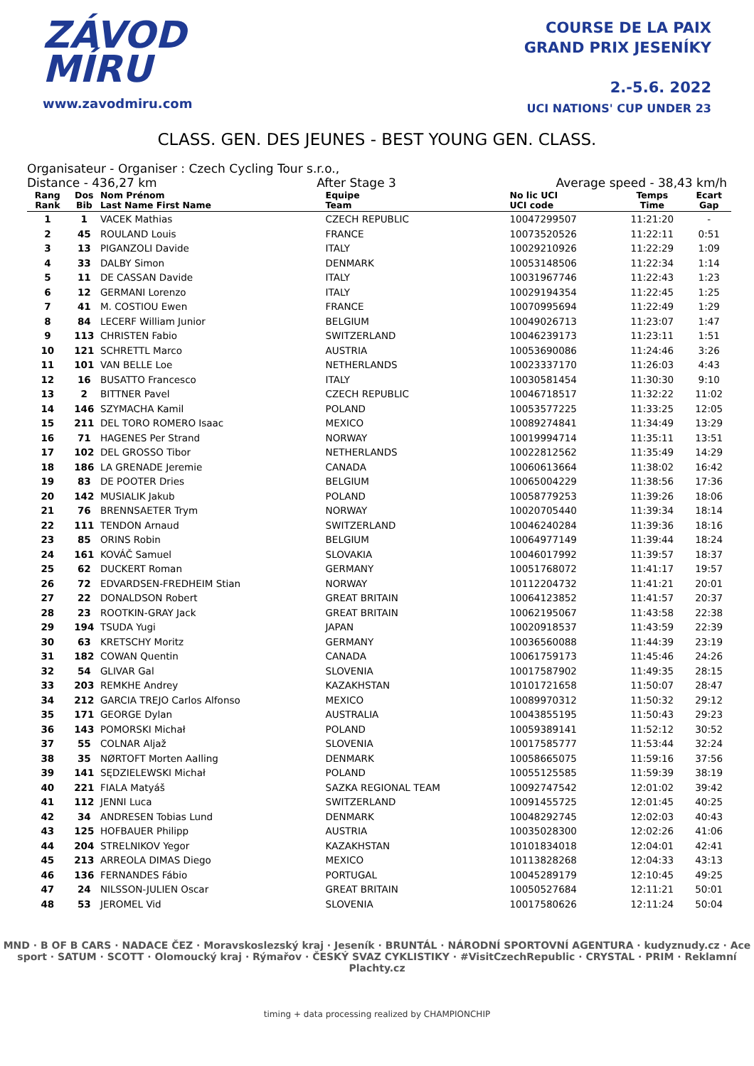ZÁVOD
MÍRU
www.zavodmiru.com
COURSE DE LA PAIX
GRAND PRIX JESENÍKY
2.-5.6. 2022
UCI NATIONS' CUP UNDER 23
CLASS. GEN. DES JEUNES - BEST YOUNG GEN. CLASS.
Organisateur - Organiser : Czech Cycling Tour s.r.o.,
Distance - 436,27 km After Stage 3 Average speed - 38,43 km/h
| Rang Rank | Dos Bib | Nom Prénom Last Name First Name | Equipe Team | No lic UCI UCI code | Temps Time | Ecart Gap |
| --- | --- | --- | --- | --- | --- | --- |
| 1 | 1 | VACEK Mathias | CZECH REPUBLIC | 10047299507 | 11:21:20 | - |
| 2 | 45 | ROULAND Louis | FRANCE | 10073520526 | 11:22:11 | 0:51 |
| 3 | 13 | PIGANZOLI Davide | ITALY | 10029210926 | 11:22:29 | 1:09 |
| 4 | 33 | DALBY Simon | DENMARK | 10053148506 | 11:22:34 | 1:14 |
| 5 | 11 | DE CASSAN Davide | ITALY | 10031967746 | 11:22:43 | 1:23 |
| 6 | 12 | GERMANI Lorenzo | ITALY | 10029194354 | 11:22:45 | 1:25 |
| 7 | 41 | M. COSTIOU Ewen | FRANCE | 10070995694 | 11:22:49 | 1:29 |
| 8 | 84 | LECERF William Junior | BELGIUM | 10049026713 | 11:23:07 | 1:47 |
| 9 | 113 | CHRISTEN Fabio | SWITZERLAND | 10046239173 | 11:23:11 | 1:51 |
| 10 | 121 | SCHRETTL Marco | AUSTRIA | 10053690086 | 11:24:46 | 3:26 |
| 11 | 101 | VAN BELLE Loe | NETHERLANDS | 10023337170 | 11:26:03 | 4:43 |
| 12 | 16 | BUSATTO Francesco | ITALY | 10030581454 | 11:30:30 | 9:10 |
| 13 | 2 | BITTNER Pavel | CZECH REPUBLIC | 10046718517 | 11:32:22 | 11:02 |
| 14 | 146 | SZYMACHA Kamil | POLAND | 10053577225 | 11:33:25 | 12:05 |
| 15 | 211 | DEL TORO ROMERO Isaac | MEXICO | 10089274841 | 11:34:49 | 13:29 |
| 16 | 71 | HAGENES Per Strand | NORWAY | 10019994714 | 11:35:11 | 13:51 |
| 17 | 102 | DEL GROSSO Tibor | NETHERLANDS | 10022812562 | 11:35:49 | 14:29 |
| 18 | 186 | LA GRENADE Jeremie | CANADA | 10060613664 | 11:38:02 | 16:42 |
| 19 | 83 | DE POOTER Dries | BELGIUM | 10065004229 | 11:38:56 | 17:36 |
| 20 | 142 | MUSIALIK Jakub | POLAND | 10058779253 | 11:39:26 | 18:06 |
| 21 | 76 | BRENNSAETER Trym | NORWAY | 10020705440 | 11:39:34 | 18:14 |
| 22 | 111 | TENDON Arnaud | SWITZERLAND | 10046240284 | 11:39:36 | 18:16 |
| 23 | 85 | ORINS Robin | BELGIUM | 10064977149 | 11:39:44 | 18:24 |
| 24 | 161 | KOVÁČ Samuel | SLOVAKIA | 10046017992 | 11:39:57 | 18:37 |
| 25 | 62 | DUCKERT Roman | GERMANY | 10051768072 | 11:41:17 | 19:57 |
| 26 | 72 | EDVARDSEN-FREDHEIM Stian | NORWAY | 10112204732 | 11:41:21 | 20:01 |
| 27 | 22 | DONALDSON Robert | GREAT BRITAIN | 10064123852 | 11:41:57 | 20:37 |
| 28 | 23 | ROOTKIN-GRAY Jack | GREAT BRITAIN | 10062195067 | 11:43:58 | 22:38 |
| 29 | 194 | TSUDA Yugi | JAPAN | 10020918537 | 11:43:59 | 22:39 |
| 30 | 63 | KRETSCHY Moritz | GERMANY | 10036560088 | 11:44:39 | 23:19 |
| 31 | 182 | COWAN Quentin | CANADA | 10061759173 | 11:45:46 | 24:26 |
| 32 | 54 | GLIVAR Gal | SLOVENIA | 10017587902 | 11:49:35 | 28:15 |
| 33 | 203 | REMKHE Andrey | KAZAKHSTAN | 10101721658 | 11:50:07 | 28:47 |
| 34 | 212 | GARCIA TREJO Carlos Alfonso | MEXICO | 10089970312 | 11:50:32 | 29:12 |
| 35 | 171 | GEORGE Dylan | AUSTRALIA | 10043855195 | 11:50:43 | 29:23 |
| 36 | 143 | POMORSKI Michał | POLAND | 10059389141 | 11:52:12 | 30:52 |
| 37 | 55 | COLNAR Aljaž | SLOVENIA | 10017585777 | 11:53:44 | 32:24 |
| 38 | 35 | NØRTOFT Morten Aalling | DENMARK | 10058665075 | 11:59:16 | 37:56 |
| 39 | 141 | SĘDZIELEWSKI Michał | POLAND | 10055125585 | 11:59:39 | 38:19 |
| 40 | 221 | FIALA Matyáš | SAZKA REGIONAL TEAM | 10092747542 | 12:01:02 | 39:42 |
| 41 | 112 | JENNI Luca | SWITZERLAND | 10091455725 | 12:01:45 | 40:25 |
| 42 | 34 | ANDRESEN Tobias Lund | DENMARK | 10048292745 | 12:02:03 | 40:43 |
| 43 | 125 | HOFBAUER Philipp | AUSTRIA | 10035028300 | 12:02:26 | 41:06 |
| 44 | 204 | STRELNIKOV Yegor | KAZAKHSTAN | 10101834018 | 12:04:01 | 42:41 |
| 45 | 213 | ARREOLA DIMAS Diego | MEXICO | 10113828268 | 12:04:33 | 43:13 |
| 46 | 136 | FERNANDES Fábio | PORTUGAL | 10045289179 | 12:10:45 | 49:25 |
| 47 | 24 | NILSSON-JULIEN Oscar | GREAT BRITAIN | 10050527684 | 12:11:21 | 50:01 |
| 48 | 53 | JEROMEL Vid | SLOVENIA | 10017580626 | 12:11:24 | 50:04 |
MND · B OF B CARS · NADACE ČEZ · Moravskoslezský kraj · Jeseník · BRUNTÁL · NÁRODNÍ SPORTOVNÍ AGENTURA · kudyznudy.cz · Ace sport · SATUM · SCOTT · Olomoucký kraj · Rýmařov · ČESKÝ SVAZ CYKLISTIKY · #VisitCzechRepublic · CRYSTAL · PRIM · Reklamní Plachty.cz
timing + data processing realized by CHAMPIONCHIP